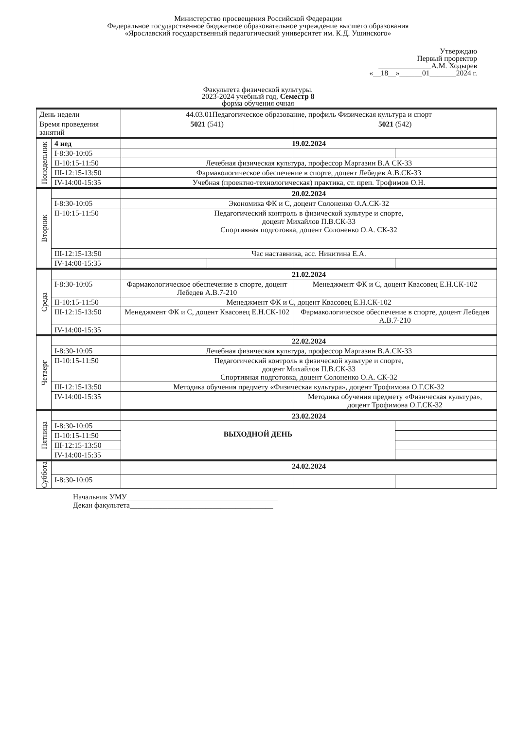Министерство просвещения Российской Федерации
Федеральное государственное бюджетное образовательное учреждение высшего образования
«Ярославский государственный педагогический университет им. К.Д. Ушинского»
Утверждаю
Первый проректор
______________А.М. Ходырев
«__18__»______01_______2024 г.
Факультета физической культуры.
2023-2024 учебный год, Семестр 8
форма обучения очная
| День недели | | 44.03.01Педагогическое образование, профиль Физическая культура и спорт | | | |
| Время проведения занятий | | 5021 (541) | | 5021 (542) | |
| Понедельник | 4 нед | 19.02.2024 | | | |
| | I-8:30-10:05 | | | | |
| | II-10:15-11:50 | Лечебная физическая культура, профессор Маргазин В.А СК-33 | | | |
| | III-12:15-13:50 | Фармакологическое обеспечение в спорте, доцент Лебедев А.В.СК-33 | | | |
| | IV-14:00-15:35 | Учебная (проектно-технологическая) практика, ст. преп. Трофимов О.Н. | | | |
| Вторник | | 20.02.2024 | | | |
| | I-8:30-10:05 | Экономика ФК и С, доцент Солоненко О.А.СК-32 | | | |
| | II-10:15-11:50 | Педагогический контроль в физической культуре и спорте, доцент Михайлов П.В.СК-33 Спортивная подготовка, доцент Солоненко О.А. СК-32 | | | |
| | III-12:15-13:50 | Час наставника, асс. Никитина Е.А. | | | |
| | IV-14:00-15:35 | | | | |
| Среда | | 21.02.2024 | | | |
| | I-8:30-10:05 | Фармакологическое обеспечение в спорте, доцент Лебедев А.В.7-210 | | Менеджмент ФК и С, доцент Квасовец Е.Н.СК-102 | |
| | II-10:15-11:50 | Менеджмент ФК и С, доцент Квасовец Е.Н.СК-102 | | | |
| | III-12:15-13:50 | Менеджмент ФК и С, доцент Квасовец Е.Н.СК-102 | | Фармакологическое обеспечение в спорте, доцент Лебедев А.В.7-210 | |
| | IV-14:00-15:35 | | | | |
| Четверг | | 22.02.2024 | | | |
| | I-8:30-10:05 | Лечебная физическая культура, профессор Маргазин В.А.СК-33 | | | |
| | II-10:15-11:50 | Педагогический контроль в физической культуре и спорте, доцент Михайлов П.В.СК-33 Спортивная подготовка, доцент Солоненко О.А. СК-32 | | | |
| | III-12:15-13:50 | Методика обучения предмету «Физическая культура», доцент Трофимова О.Г.СК-32 | | | |
| | IV-14:00-15:35 | | | Методика обучения предмету «Физическая культура», доцент Трофимова О.Г.СК-32 | |
| Пятница | | 23.02.2024 | | | |
| | I-8:30-10:05 | ВЫХОДНОЙ ДЕНЬ | | | |
| | II-10:15-11:50 | | | | |
| | III-12:15-13:50 | | | | |
| | IV-14:00-15:35 | | | | |
| Суббота | | 24.02.2024 | | | |
| | I-8:30-10:05 | | | | |
Начальник УМУ________________________________________
Декан факультета______________________________________